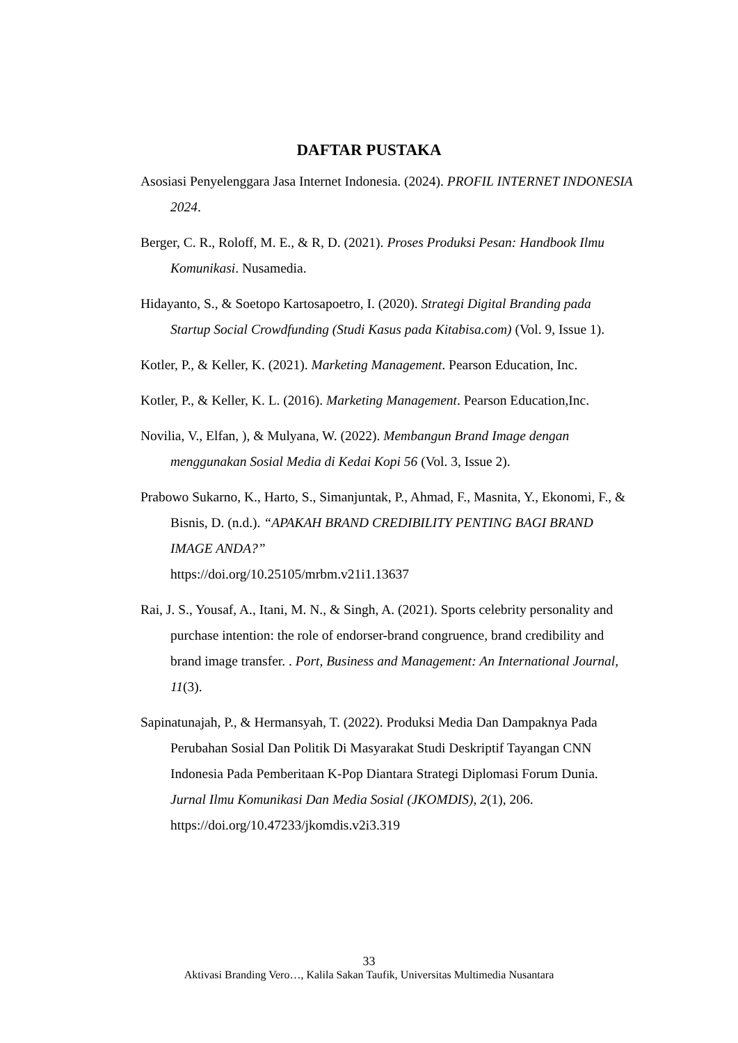DAFTAR PUSTAKA
Asosiasi Penyelenggara Jasa Internet Indonesia. (2024). PROFIL INTERNET INDONESIA 2024.
Berger, C. R., Roloff, M. E., & R, D. (2021). Proses Produksi Pesan: Handbook Ilmu Komunikasi. Nusamedia.
Hidayanto, S., & Soetopo Kartosapoetro, I. (2020). Strategi Digital Branding pada Startup Social Crowdfunding (Studi Kasus pada Kitabisa.com) (Vol. 9, Issue 1).
Kotler, P., & Keller, K. (2021). Marketing Management. Pearson Education, Inc.
Kotler, P., & Keller, K. L. (2016). Marketing Management. Pearson Education,Inc.
Novilia, V., Elfan, ), & Mulyana, W. (2022). Membangun Brand Image dengan menggunakan Sosial Media di Kedai Kopi 56 (Vol. 3, Issue 2).
Prabowo Sukarno, K., Harto, S., Simanjuntak, P., Ahmad, F., Masnita, Y., Ekonomi, F., & Bisnis, D. (n.d.). “APAKAH BRAND CREDIBILITY PENTING BAGI BRAND IMAGE ANDA?”
https://doi.org/10.25105/mrbm.v21i1.13637
Rai, J. S., Yousaf, A., Itani, M. N., & Singh, A. (2021). Sports celebrity personality and purchase intention: the role of endorser-brand congruence, brand credibility and brand image transfer. . Port, Business and Management: An International Journal, 11(3).
Sapinatunajah, P., & Hermansyah, T. (2022). Produksi Media Dan Dampaknya Pada Perubahan Sosial Dan Politik Di Masyarakat Studi Deskriptif Tayangan CNN Indonesia Pada Pemberitaan K-Pop Diantara Strategi Diplomasi Forum Dunia. Jurnal Ilmu Komunikasi Dan Media Sosial (JKOMDIS), 2(1), 206. https://doi.org/10.47233/jkomdis.v2i3.319
33
Aktivasi Branding Vero…, Kalila Sakan Taufik, Universitas Multimedia Nusantara